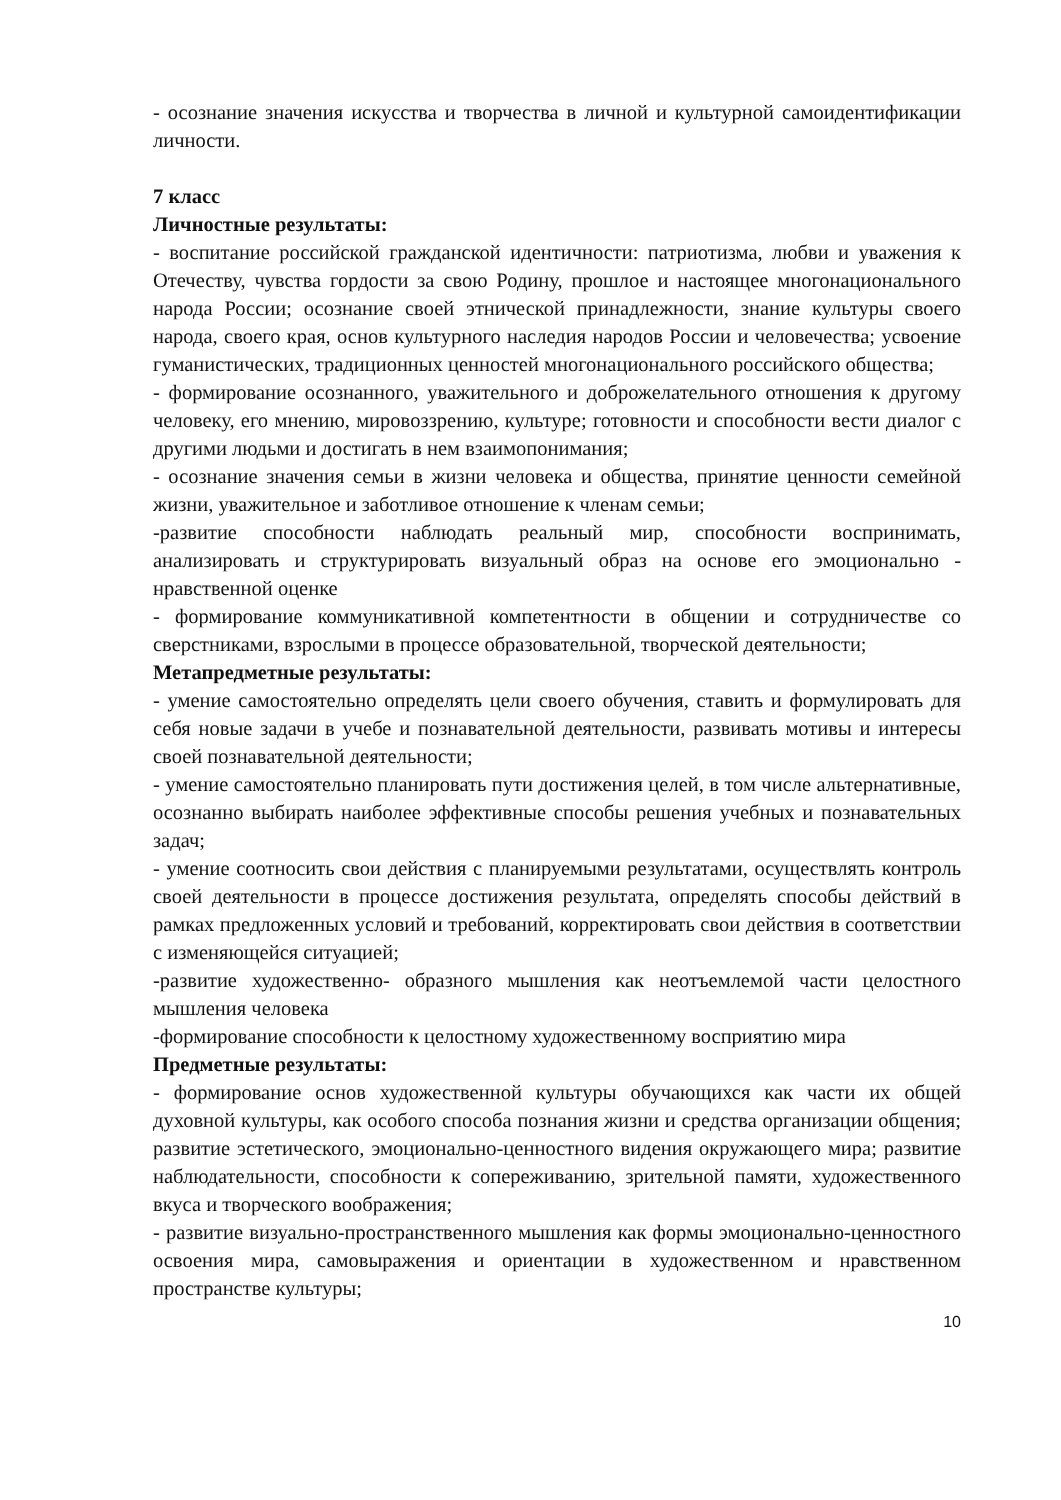- осознание значения искусства и творчества в личной и культурной самоидентификации личности.
7 класс
Личностные результаты:
- воспитание российской гражданской идентичности: патриотизма, любви и уважения к Отечеству, чувства гордости за свою Родину, прошлое и настоящее многонационального народа России; осознание своей этнической принадлежности, знание культуры своего народа, своего края, основ культурного наследия народов России и человечества; усвоение гуманистических, традиционных ценностей многонационального российского общества;
- формирование осознанного, уважительного и доброжелательного отношения к другому человеку, его мнению, мировоззрению, культуре; готовности и способности вести диалог с другими людьми и достигать в нем взаимопонимания;
- осознание значения семьи в жизни человека и общества, принятие ценности семейной жизни, уважительное и заботливое отношение к членам семьи;
-развитие способности наблюдать реальный мир, способности воспринимать, анализировать и структурировать визуальный образ на основе его эмоционально - нравственной оценке
- формирование коммуникативной компетентности в общении и сотрудничестве со сверстниками, взрослыми в процессе образовательной, творческой деятельности;
Метапредметные результаты:
- умение самостоятельно определять цели своего обучения, ставить и формулировать для себя новые задачи в учебе и познавательной деятельности, развивать мотивы и интересы своей познавательной деятельности;
- умение самостоятельно планировать пути достижения целей, в том числе альтернативные, осознанно выбирать наиболее эффективные способы решения учебных и познавательных задач;
- умение соотносить свои действия с планируемыми результатами, осуществлять контроль своей деятельности в процессе достижения результата, определять способы действий в рамках предложенных условий и требований, корректировать свои действия в соответствии с изменяющейся ситуацией;
-развитие художественно- образного мышления как неотъемлемой части целостного мышления человека
-формирование способности к целостному художественному восприятию мира
Предметные результаты:
- формирование основ художественной культуры обучающихся как части их общей духовной культуры, как особого способа познания жизни и средства организации общения; развитие эстетического, эмоционально-ценностного видения окружающего мира; развитие наблюдательности, способности к сопереживанию, зрительной памяти, художественного вкуса и творческого воображения;
- развитие визуально-пространственного мышления как формы эмоционально-ценностного освоения мира, самовыражения и ориентации в художественном и нравственном пространстве культуры;
10